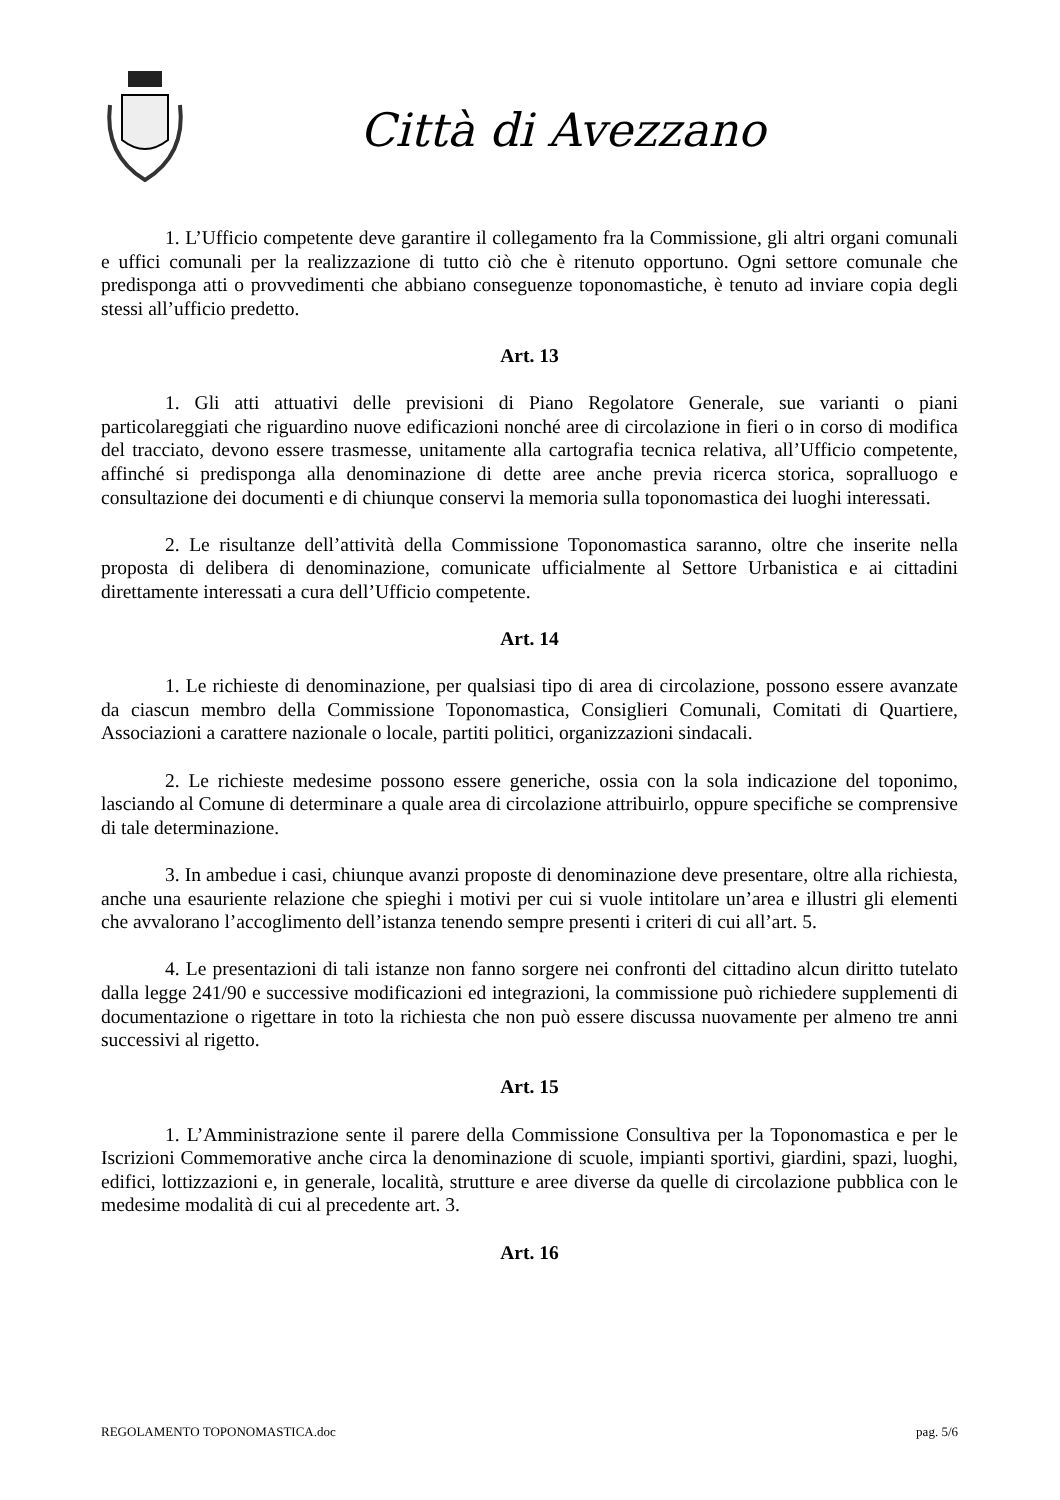Città di Avezzano
1. L’Ufficio competente deve garantire il collegamento fra la Commissione, gli altri organi comunali e uffici comunali per la realizzazione di tutto ciò che è ritenuto opportuno. Ogni settore comunale che predisponga atti o provvedimenti che abbiano conseguenze toponomastiche, è tenuto ad inviare copia degli stessi all’ufficio predetto.
Art. 13
1. Gli atti attuativi delle previsioni di Piano Regolatore Generale, sue varianti o piani particolareggiati che riguardino nuove edificazioni nonché aree di circolazione in fieri o in corso di modifica del tracciato, devono essere trasmesse, unitamente alla cartografia tecnica relativa, all’Ufficio competente, affinché si predisponga alla denominazione di dette aree anche previa ricerca storica, sopralluogo e consultazione dei documenti e di chiunque conservi la memoria sulla toponomastica dei luoghi interessati.
2. Le risultanze dell’attività della Commissione Toponomastica saranno, oltre che inserite nella proposta di delibera di denominazione, comunicate ufficialmente al Settore Urbanistica e ai cittadini direttamente interessati a cura dell’Ufficio competente.
Art. 14
1. Le richieste di denominazione, per qualsiasi tipo di area di circolazione, possono essere avanzate da ciascun membro della Commissione Toponomastica, Consiglieri Comunali, Comitati di Quartiere, Associazioni a carattere nazionale o locale, partiti politici, organizzazioni sindacali.
2. Le richieste medesime possono essere generiche, ossia con la sola indicazione del toponimo, lasciando al Comune di determinare a quale area di circolazione attribuirlo, oppure specifiche se comprensive di tale determinazione.
3. In ambedue i casi, chiunque avanzi proposte di denominazione deve presentare, oltre alla richiesta, anche una esauriente relazione che spieghi i motivi per cui si vuole intitolare un’area e illustri gli elementi che avvalorano l’accoglimento dell’istanza tenendo sempre presenti i criteri di cui all’art. 5.
4. Le presentazioni di tali istanze non fanno sorgere nei confronti del cittadino alcun diritto tutelato dalla legge 241/90 e successive modificazioni ed integrazioni, la commissione può richiedere supplementi di documentazione o rigettare in toto la richiesta che non può essere discussa nuovamente per almeno tre anni successivi al rigetto.
Art. 15
1. L’Amministrazione sente il parere della Commissione Consultiva per la Toponomastica e per le Iscrizioni Commemorative anche circa la denominazione di scuole, impianti sportivi, giardini, spazi, luoghi, edifici, lottizzazioni e, in generale, località, strutture e aree diverse da quelle di circolazione pubblica con le medesime modalità di cui al precedente art. 3.
Art. 16
REGOLAMENTO TOPONOMASTICA.doc pag. 5/6